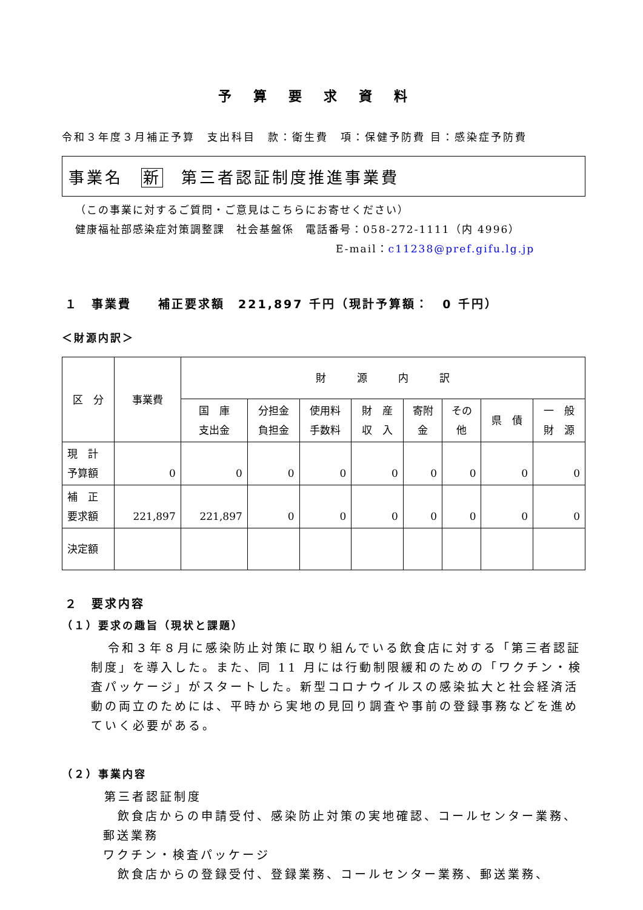予算要求資料
令和３年度３月補正予算　支出科目　款：衛生費　項：保健予防費 目：感染症予防費
事業名　新　第三者認証制度推進事業費
（この事業に対するご質問・ご意見はこちらにお寄せください）
健康福祉部感染症対策調整課　社会基盤係　電話番号：058-272-1111（内 4996）
E-mail：c11238@pref.gifu.lg.jp
１　事業費　　補正要求額　221,897 千円（現計予算額：　0 千円）
＜財源内訳＞
| 区 分 | 事業費 | 財 源 内 訳 | | | | | | | |
| --- | --- | --- | --- | --- | --- | --- | --- | --- | --- |
| | | 国 庫 支出金 | 分担金 負担金 | 使用料 手数料 | 財 産 収 入 | 寄附 金 | その 他 | 県 債 | 一 般 財 源 |
| 現 計 予算額 | 0 | 0 | 0 | 0 | 0 | 0 | 0 | 0 | 0 |
| 補 正 要求額 | 221,897 | 221,897 | 0 | 0 | 0 | 0 | 0 | 0 | 0 |
| 決定額 | | | | | | | | | |
２　要求内容
（１）要求の趣旨（現状と課題）
令和３年８月に感染防止対策に取り組んでいる飲食店に対する「第三者認証制度」を導入した。また、同 11 月には行動制限緩和のための「ワクチン・検査パッケージ」がスタートした。新型コロナウイルスの感染拡大と社会経済活動の両立のためには、平時から実地の見回り調査や事前の登録事務などを進めていく必要がある。
（２）事業内容
第三者認証制度
飲食店からの申請受付、感染防止対策の実地確認、コールセンター業務、郵送業務
ワクチン・検査パッケージ
飲食店からの登録受付、登録業務、コールセンター業務、郵送業務、